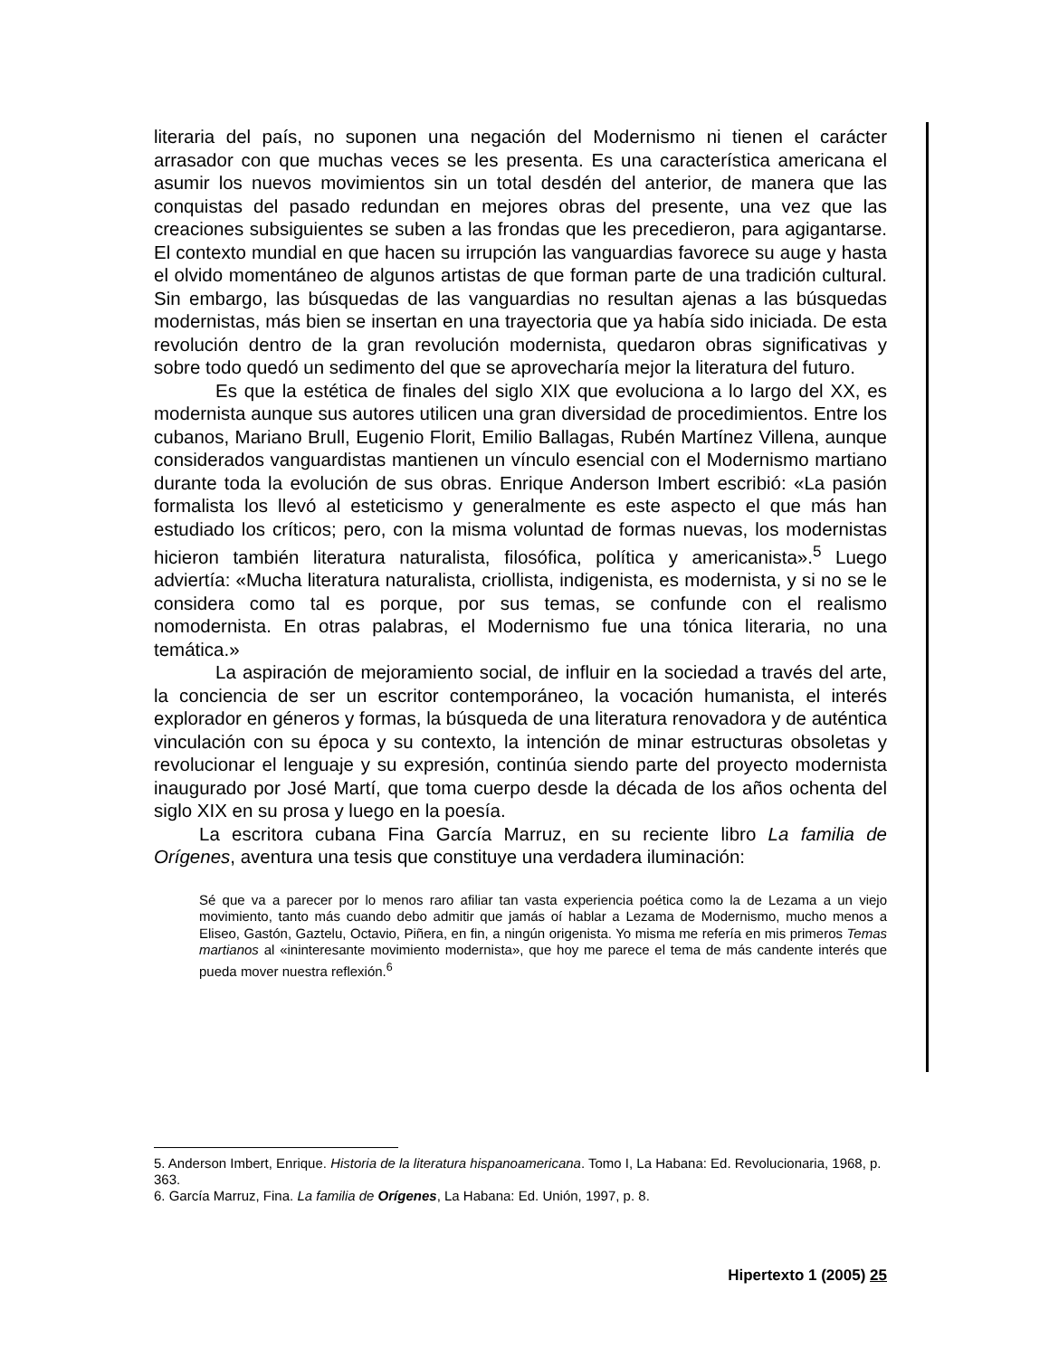literaria del país, no suponen una negación del Modernismo ni tienen el carácter arrasador con que muchas veces se les presenta. Es una característica americana el asumir los nuevos movimientos sin un total desdén del anterior, de manera que las conquistas del pasado redundan en mejores obras del presente, una vez que las creaciones subsiguientes se suben a las frondas que les precedieron, para agigantarse. El contexto mundial en que hacen su irrupción las vanguardias favorece su auge y hasta el olvido momentáneo de algunos artistas de que forman parte de una tradición cultural. Sin embargo, las búsquedas de las vanguardias no resultan ajenas a las búsquedas modernistas, más bien se insertan en una trayectoria que ya había sido iniciada. De esta revolución dentro de la gran revolución modernista, quedaron obras significativas y sobre todo quedó un sedimento del que se aprovecharía mejor la literatura del futuro.
Es que la estética de finales del siglo XIX que evoluciona a lo largo del XX, es modernista aunque sus autores utilicen una gran diversidad de procedimientos. Entre los cubanos, Mariano Brull, Eugenio Florit, Emilio Ballagas, Rubén Martínez Villena, aunque considerados vanguardistas mantienen un vínculo esencial con el Modernismo martiano durante toda la evolución de sus obras. Enrique Anderson Imbert escribió: «La pasión formalista los llevó al esteticismo y generalmente es este aspecto el que más han estudiado los críticos; pero, con la misma voluntad de formas nuevas, los modernistas hicieron también literatura naturalista, filosófica, política y americanista».<sup>5</sup> Luego adviertía: «Mucha literatura naturalista, criollista, indigenista, es modernista, y si no se le considera como tal es porque, por sus temas, se confunde con el realismo nomodernista. En otras palabras, el Modernismo fue una tónica literaria, no una temática.»
La aspiración de mejoramiento social, de influir en la sociedad a través del arte, la conciencia de ser un escritor contemporáneo, la vocación humanista, el interés explorador en géneros y formas, la búsqueda de una literatura renovadora y de auténtica vinculación con su época y su contexto, la intención de minar estructuras obsoletas y revolucionar el lenguaje y su expresión, continúa siendo parte del proyecto modernista inaugurado por José Martí, que toma cuerpo desde la década de los años ochenta del siglo XIX en su prosa y luego en la poesía.
La escritora cubana Fina García Marruz, en su reciente libro La familia de Orígenes, aventura una tesis que constituye una verdadera iluminación:
Sé que va a parecer por lo menos raro afiliar tan vasta experiencia poética como la de Lezama a un viejo movimiento, tanto más cuando debo admitir que jamás oí hablar a Lezama de Modernismo, mucho menos a Eliseo, Gastón, Gaztelu, Octavio, Piñera, en fin, a ningún origenista. Yo misma me refería en mis primeros Temas martianos al «ininteresante movimiento modernista», que hoy me parece el tema de más candente interés que pueda mover nuestra reflexión.<sup>6</sup>
5. Anderson Imbert, Enrique. Historia de la literatura hispanoamericana. Tomo I, La Habana: Ed. Revolucionaria, 1968, p. 363.
6. García Marruz, Fina. La familia de Orígenes, La Habana: Ed. Unión, 1997, p. 8.
Hipertexto 1 (2005) 25